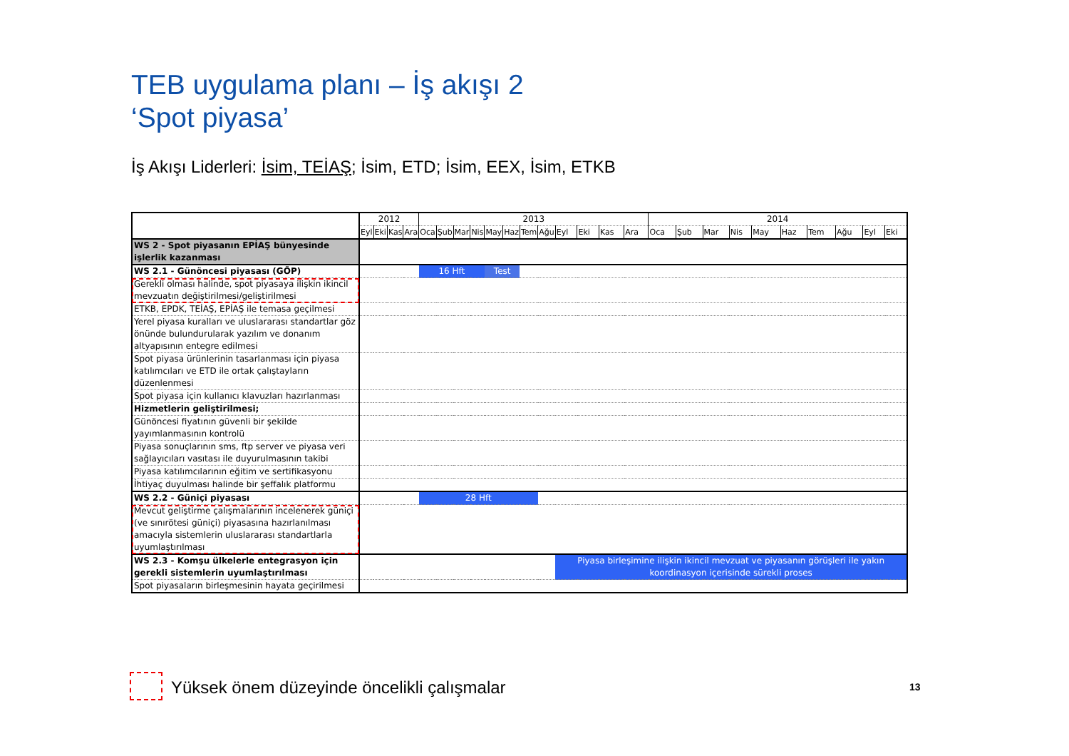TEB uygulama planı – İş akışı 2
‘Spot piyasa’
İş Akışı Liderleri: İsim, TEİAŞ; İsim, ETD; İsim, EEX, İsim, ETKB
| | 2012 | | | | 2013 | | | | | | | | | | | | 2014 | | | | | | | | | |
| | Eyl | Eki | Kas | Ara | Oca | Şub | Mar | Nis | May | Haz | Tem | Ağu | Eyl | Eki | Kas | Ara | Oca | Şub | Mar | Nis | May | Haz | Tem | Ağu | Eyl | Eki |
| WS 2 - Spot piyasanın EPİAŞ bünyesinde işlerlik kazanması | | | | | | | | | | | | | | | | | | | | | | | | | | |
| WS 2.1 - Günöncesi piyasası (GÖP) | | | | | 16 Hft | | | | Test | | | | | | | | | | | | | | | | | |
| Gerekli olması halinde, spot piyasaya ilişkin ikincil mevzuatın değiştirilmesi/geliştirilmesi | | | | | | | | | | | | | | | | | | | | | | | | | | |
| ETKB, EPDK, TEİAŞ, EPİAŞ ile temasa geçilmesi | | | | | | | | | | | | | | | | | | | | | | | | | | |
| Yerel piyasa kuralları ve uluslararası standartlar göz önünde bulundurularak yazılım ve donanım altyapısının entegre edilmesi | | | | | | | | | | | | | | | | | | | | | | | | | | |
| Spot piyasa ürünlerinin tasarlanması için piyasa katılımcıları ve ETD ile ortak çalıştayların düzenlenmesi | | | | | | | | | | | | | | | | | | | | | | | | | | |
| Spot piyasa için kullanıcı klavuzları hazırlanması | | | | | | | | | | | | | | | | | | | | | | | | | | |
| Hizmetlerin geliştirilmesi; | | | | | | | | | | | | | | | | | | | | | | | | | | |
| Günöncesi fiyatının güvenli bir şekilde yayımlanmasının kontrolü | | | | | | | | | | | | | | | | | | | | | | | | | | |
| Piyasa sonuçlarının sms, ftp server ve piyasa veri sağlayıcıları vasıtası ile duyurulmasının takibi | | | | | | | | | | | | | | | | | | | | | | | | | | |
| Piyasa katılımcılarının eğitim ve sertifikasyonu | | | | | | | | | | | | | | | | | | | | | | | | | | |
| İhtiyaç duyulması halinde bir şeffalık platformu | | | | | | | | | | | | | | | | | | | | | | | | | | |
| WS 2.2 - Güniçi piyasası | | | | | 28 Hft | | | | | | | | | | | | | | | | | | | | | |
| Mevcut geliştirme çalışmalarının incelenerek güniçi (ve sınırötesi güniçi) piyasasına hazırlanılması amacıyla sistemlerin uluslararası standartlarla uyumlaştırılması | | | | | | | | | | | | | | | | | | | | | | | | | | |
| WS 2.3 - Komşu ülkelerle entegrasyon için gerekli sistemlerin uyumlaştırılması | | | | | | | | | | | | | Piyasa birleşimine ilişkin ikincil mevzuat ve piyasanın görüşleri ile yakın koordinasyon içerisinde sürekli proses | | | | | | | | | | | | | |
| Spot piyasaların birleşmesinin hayata geçirilmesi | | | | | | | | | | | | | | | | | | | | | | | | | | |
Yüksek önem düzeyinde öncelikli çalışmalar
13